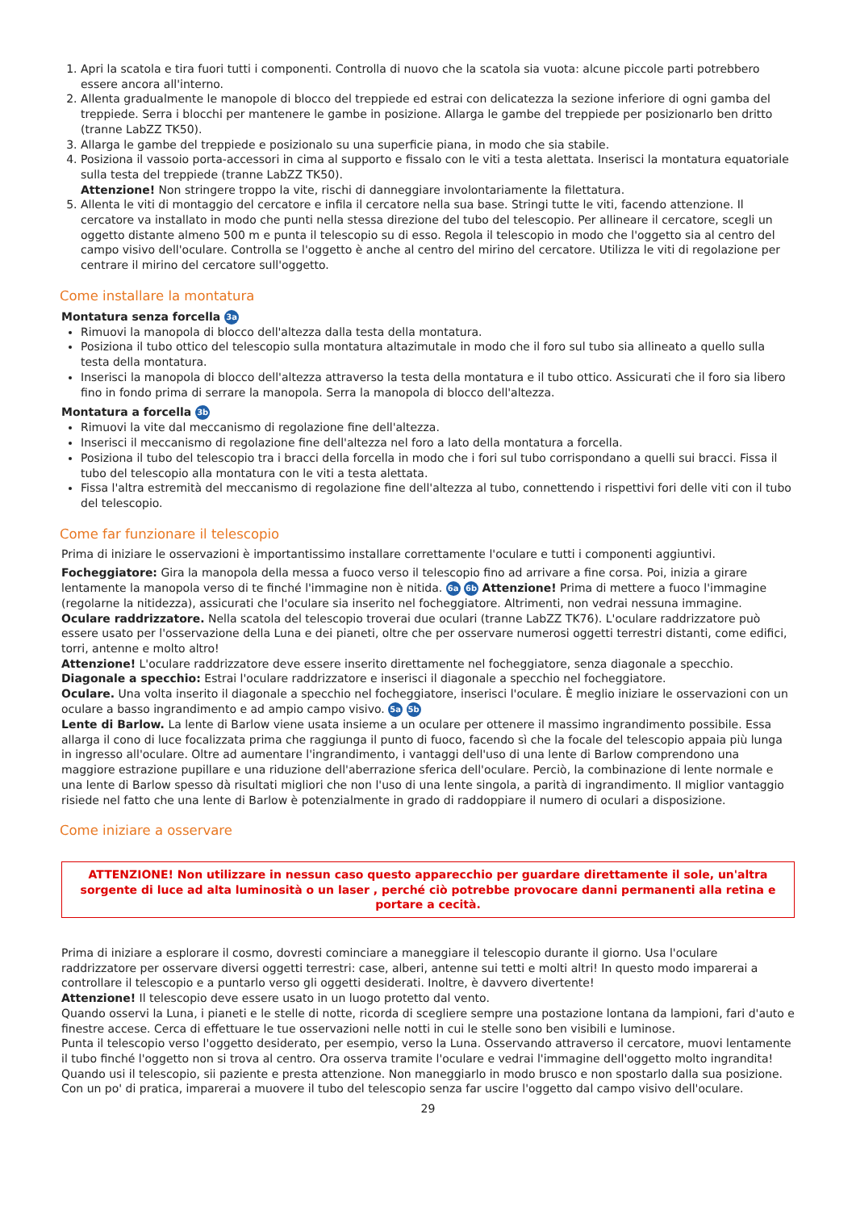1. Apri la scatola e tira fuori tutti i componenti. Controlla di nuovo che la scatola sia vuota: alcune piccole parti potrebbero essere ancora all'interno.
2. Allenta gradualmente le manopole di blocco del treppiede ed estrai con delicatezza la sezione inferiore di ogni gamba del treppiede. Serra i blocchi per mantenere le gambe in posizione. Allarga le gambe del treppiede per posizionarlo ben dritto (tranne LabZZ TK50).
3. Allarga le gambe del treppiede e posizionalo su una superficie piana, in modo che sia stabile.
4. Posiziona il vassoio porta-accessori in cima al supporto e fissalo con le viti a testa alettata. Inserisci la montatura equatoriale sulla testa del treppiede (tranne LabZZ TK50).
Attenzione! Non stringere troppo la vite, rischi di danneggiare involontariamente la filettatura.
5. Allenta le viti di montaggio del cercatore e infila il cercatore nella sua base. Stringi tutte le viti, facendo attenzione. Il cercatore va installato in modo che punti nella stessa direzione del tubo del telescopio. Per allineare il cercatore, scegli un oggetto distante almeno 500 m e punta il telescopio su di esso. Regola il telescopio in modo che l'oggetto sia al centro del campo visivo dell'oculare. Controlla se l'oggetto è anche al centro del mirino del cercatore. Utilizza le viti di regolazione per centrare il mirino del cercatore sull'oggetto.
Come installare la montatura
Montatura senza forcella 3a
Rimuovi la manopola di blocco dell'altezza dalla testa della montatura.
Posiziona il tubo ottico del telescopio sulla montatura altazimutale in modo che il foro sul tubo sia allineato a quello sulla testa della montatura.
Inserisci la manopola di blocco dell'altezza attraverso la testa della montatura e il tubo ottico. Assicurati che il foro sia libero fino in fondo prima di serrare la manopola. Serra la manopola di blocco dell'altezza.
Montatura a forcella 3b
Rimuovi la vite dal meccanismo di regolazione fine dell'altezza.
Inserisci il meccanismo di regolazione fine dell'altezza nel foro a lato della montatura a forcella.
Posiziona il tubo del telescopio tra i bracci della forcella in modo che i fori sul tubo corrispondano a quelli sui bracci. Fissa il tubo del telescopio alla montatura con le viti a testa alettata.
Fissa l'altra estremità del meccanismo di regolazione fine dell'altezza al tubo, connettendo i rispettivi fori delle viti con il tubo del telescopio.
Come far funzionare il telescopio
Prima di iniziare le osservazioni è importantissimo installare correttamente l'oculare e tutti i componenti aggiuntivi.
Focheggiatore: Gira la manopola della messa a fuoco verso il telescopio fino ad arrivare a fine corsa. Poi, inizia a girare lentamente la manopola verso di te finché l'immagine non è nitida. 6a 6b Attenzione! Prima di mettere a fuoco l'immagine (regolarne la nitidezza), assicurati che l'oculare sia inserito nel focheggiatore. Altrimenti, non vedrai nessuna immagine.
Oculare raddrizzatore. Nella scatola del telescopio troverai due oculari (tranne LabZZ TK76). L'oculare raddrizzatore può essere usato per l'osservazione della Luna e dei pianeti, oltre che per osservare numerosi oggetti terrestri distanti, come edifici, torri, antenne e molto altro!
Attenzione! L'oculare raddrizzatore deve essere inserito direttamente nel focheggiatore, senza diagonale a specchio.
Diagonale a specchio: Estrai l'oculare raddrizzatore e inserisci il diagonale a specchio nel focheggiatore.
Oculare. Una volta inserito il diagonale a specchio nel focheggiatore, inserisci l'oculare. È meglio iniziare le osservazioni con un oculare a basso ingrandimento e ad ampio campo visivo. 5a 5b
Lente di Barlow. La lente di Barlow viene usata insieme a un oculare per ottenere il massimo ingrandimento possibile. Essa allarga il cono di luce focalizzata prima che raggiunga il punto di fuoco, facendo sì che la focale del telescopio appaia più lunga in ingresso all'oculare. Oltre ad aumentare l'ingrandimento, i vantaggi dell'uso di una lente di Barlow comprendono una maggiore estrazione pupillare e una riduzione dell'aberrazione sferica dell'oculare. Perciò, la combinazione di lente normale e una lente di Barlow spesso dà risultati migliori che non l'uso di una lente singola, a parità di ingrandimento. Il miglior vantaggio risiede nel fatto che una lente di Barlow è potenzialmente in grado di raddoppiare il numero di oculari a disposizione.
Come iniziare a osservare
ATTENZIONE! Non utilizzare in nessun caso questo apparecchio per guardare direttamente il sole, un'altra sorgente di luce ad alta luminosità o un laser , perché ciò potrebbe provocare danni permanenti alla retina e portare a cecità.
Prima di iniziare a esplorare il cosmo, dovresti cominciare a maneggiare il telescopio durante il giorno. Usa l'oculare raddrizzatore per osservare diversi oggetti terrestri: case, alberi, antenne sui tetti e molti altri! In questo modo imparerai a controllare il telescopio e a puntarlo verso gli oggetti desiderati. Inoltre, è davvero divertente!
Attenzione! Il telescopio deve essere usato in un luogo protetto dal vento.
Quando osservi la Luna, i pianeti e le stelle di notte, ricorda di scegliere sempre una postazione lontana da lampioni, fari d'auto e finestre accese. Cerca di effettuare le tue osservazioni nelle notti in cui le stelle sono ben visibili e luminose.
Punta il telescopio verso l'oggetto desiderato, per esempio, verso la Luna. Osservando attraverso il cercatore, muovi lentamente il tubo finché l'oggetto non si trova al centro. Ora osserva tramite l'oculare e vedrai l'immagine dell'oggetto molto ingrandita!
Quando usi il telescopio, sii paziente e presta attenzione. Non maneggiarlo in modo brusco e non spostarlo dalla sua posizione. Con un po' di pratica, imparerai a muovere il tubo del telescopio senza far uscire l'oggetto dal campo visivo dell'oculare.
29